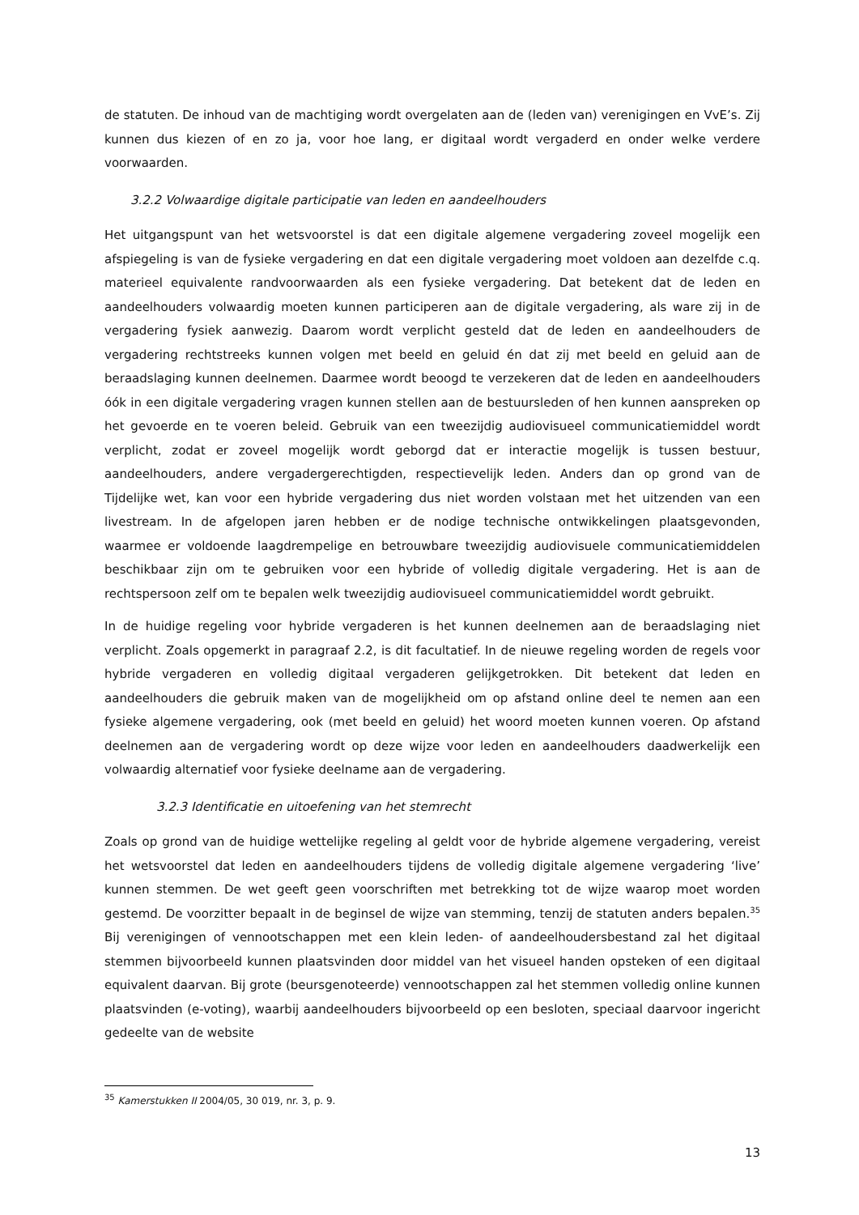de statuten. De inhoud van de machtiging wordt overgelaten aan de (leden van) verenigingen en VvE’s. Zij kunnen dus kiezen of en zo ja, voor hoe lang, er digitaal wordt vergaderd en onder welke verdere voorwaarden.
3.2.2 Volwaardige digitale participatie van leden en aandeelhouders
Het uitgangspunt van het wetsvoorstel is dat een digitale algemene vergadering zoveel mogelijk een afspiegeling is van de fysieke vergadering en dat een digitale vergadering moet voldoen aan dezelfde c.q. materieel equivalente randvoorwaarden als een fysieke vergadering. Dat betekent dat de leden en aandeelhouders volwaardig moeten kunnen participeren aan de digitale vergadering, als ware zij in de vergadering fysiek aanwezig. Daarom wordt verplicht gesteld dat de leden en aandeelhouders de vergadering rechtstreeks kunnen volgen met beeld en geluid én dat zij met beeld en geluid aan de beraadslaging kunnen deelnemen. Daarmee wordt beoogd te verzekeren dat de leden en aandeelhouders óók in een digitale vergadering vragen kunnen stellen aan de bestuursleden of hen kunnen aanspreken op het gevoerde en te voeren beleid. Gebruik van een tweezijdig audiovisueel communicatiemiddel wordt verplicht, zodat er zoveel mogelijk wordt geborgd dat er interactie mogelijk is tussen bestuur, aandeelhouders, andere vergadergerechtigden, respectievelijk leden. Anders dan op grond van de Tijdelijke wet, kan voor een hybride vergadering dus niet worden volstaan met het uitzenden van een livestream. In de afgelopen jaren hebben er de nodige technische ontwikkelingen plaatsgevonden, waarmee er voldoende laagdrempelige en betrouwbare tweezijdig audiovisuele communicatiemiddelen beschikbaar zijn om te gebruiken voor een hybride of volledig digitale vergadering. Het is aan de rechtspersoon zelf om te bepalen welk tweezijdig audiovisueel communicatiemiddel wordt gebruikt.
In de huidige regeling voor hybride vergaderen is het kunnen deelnemen aan de beraadslaging niet verplicht. Zoals opgemerkt in paragraaf 2.2, is dit facultatief. In de nieuwe regeling worden de regels voor hybride vergaderen en volledig digitaal vergaderen gelijkgetrokken. Dit betekent dat leden en aandeelhouders die gebruik maken van de mogelijkheid om op afstand online deel te nemen aan een fysieke algemene vergadering, ook (met beeld en geluid) het woord moeten kunnen voeren. Op afstand deelnemen aan de vergadering wordt op deze wijze voor leden en aandeelhouders daadwerkelijk een volwaardig alternatief voor fysieke deelname aan de vergadering.
3.2.3 Identificatie en uitoefening van het stemrecht
Zoals op grond van de huidige wettelijke regeling al geldt voor de hybride algemene vergadering, vereist het wetsvoorstel dat leden en aandeelhouders tijdens de volledig digitale algemene vergadering ‘live’ kunnen stemmen. De wet geeft geen voorschriften met betrekking tot de wijze waarop moet worden gestemd. De voorzitter bepaalt in de beginsel de wijze van stemming, tenzij de statuten anders bepalen.<sup>35</sup> Bij verenigingen of vennootschappen met een klein leden- of aandeelhoudersbestand zal het digitaal stemmen bijvoorbeeld kunnen plaatsvinden door middel van het visueel handen opsteken of een digitaal equivalent daarvan. Bij grote (beursgenoteerde) vennootschappen zal het stemmen volledig online kunnen plaatsvinden (e-voting), waarbij aandeelhouders bijvoorbeeld op een besloten, speciaal daarvoor ingericht gedeelte van de website
<sup>35</sup> Kamerstukken II 2004/05, 30 019, nr. 3, p. 9.
13